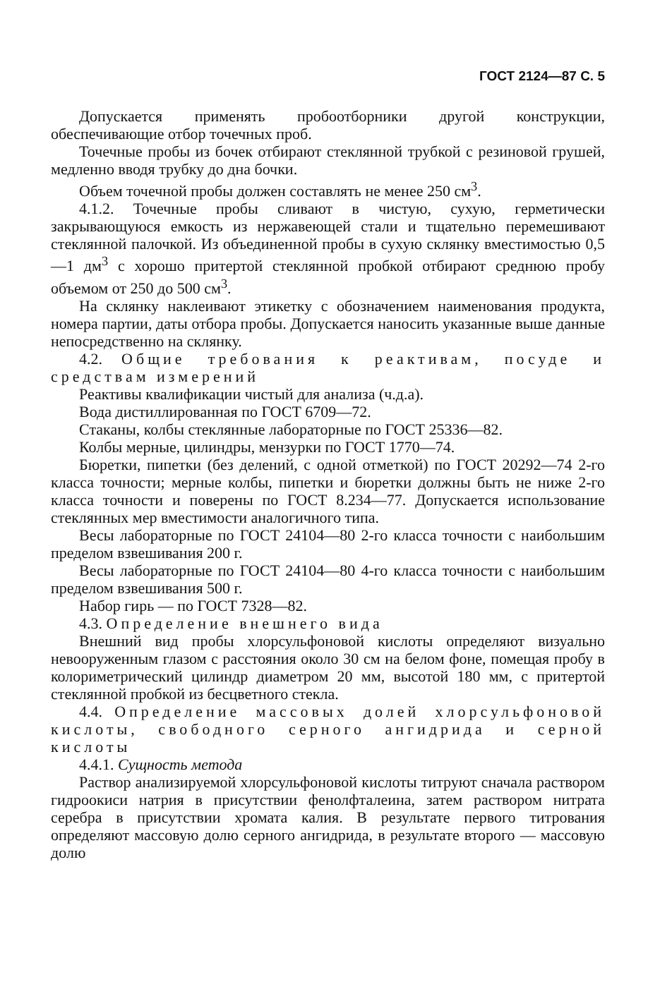ГОСТ 2124—87 С. 5
Допускается применять пробоотборники другой конструкции, обеспечивающие отбор точечных проб.
Точечные пробы из бочек отбирают стеклянной трубкой с резиновой грушей, медленно вводя трубку до дна бочки.
Объем точечной пробы должен составлять не менее 250 см<sup>3</sup>.
4.1.2. Точечные пробы сливают в чистую, сухую, герметически закрывающуюся емкость из нержавеющей стали и тщательно перемешивают стеклянной палочкой. Из объединенной пробы в сухую склянку вместимостью 0,5—1 дм<sup>3</sup> с хорошо притертой стеклянной пробкой отбирают среднюю пробу объемом от 250 до 500 см<sup>3</sup>.
На склянку наклеивают этикетку с обозначением наименования продукта, номера партии, даты отбора пробы. Допускается наносить указанные выше данные непосредственно на склянку.
4.2. Общие требования к реактивам, посуде и средствам измерений
Реактивы квалификации чистый для анализа (ч.д.а).
Вода дистиллированная по ГОСТ 6709—72.
Стаканы, колбы стеклянные лабораторные по ГОСТ 25336—82.
Колбы мерные, цилиндры, мензурки по ГОСТ 1770—74.
Бюретки, пипетки (без делений, с одной отметкой) по ГОСТ 20292—74 2-го класса точности; мерные колбы, пипетки и бюретки должны быть не ниже 2-го класса точности и поверены по ГОСТ 8.234—77. Допускается использование стеклянных мер вместимости аналогичного типа.
Весы лабораторные по ГОСТ 24104—80 2-го класса точности с наибольшим пределом взвешивания 200 г.
Весы лабораторные по ГОСТ 24104—80 4-го класса точности с наибольшим пределом взвешивания 500 г.
Набор гирь — по ГОСТ 7328—82.
4.3. Определение внешнего вида
Внешний вид пробы хлорсульфоновой кислоты определяют визуально невооруженным глазом с расстояния около 30 см на белом фоне, помещая пробу в колориметрический цилиндр диаметром 20 мм, высотой 180 мм, с притертой стеклянной пробкой из бесцветного стекла.
4.4. Определение массовых долей хлорсульфоновой кислоты, свободного серного ангидрида и серной кислоты
4.4.1. Сущность метода
Раствор анализируемой хлорсульфоновой кислоты титруют сначала раствором гидроокиси натрия в присутствии фенолфталеина, затем раствором нитрата серебра в присутствии хромата калия. В результате первого титрования определяют массовую долю серного ангидрида, в результате второго — массовую долю